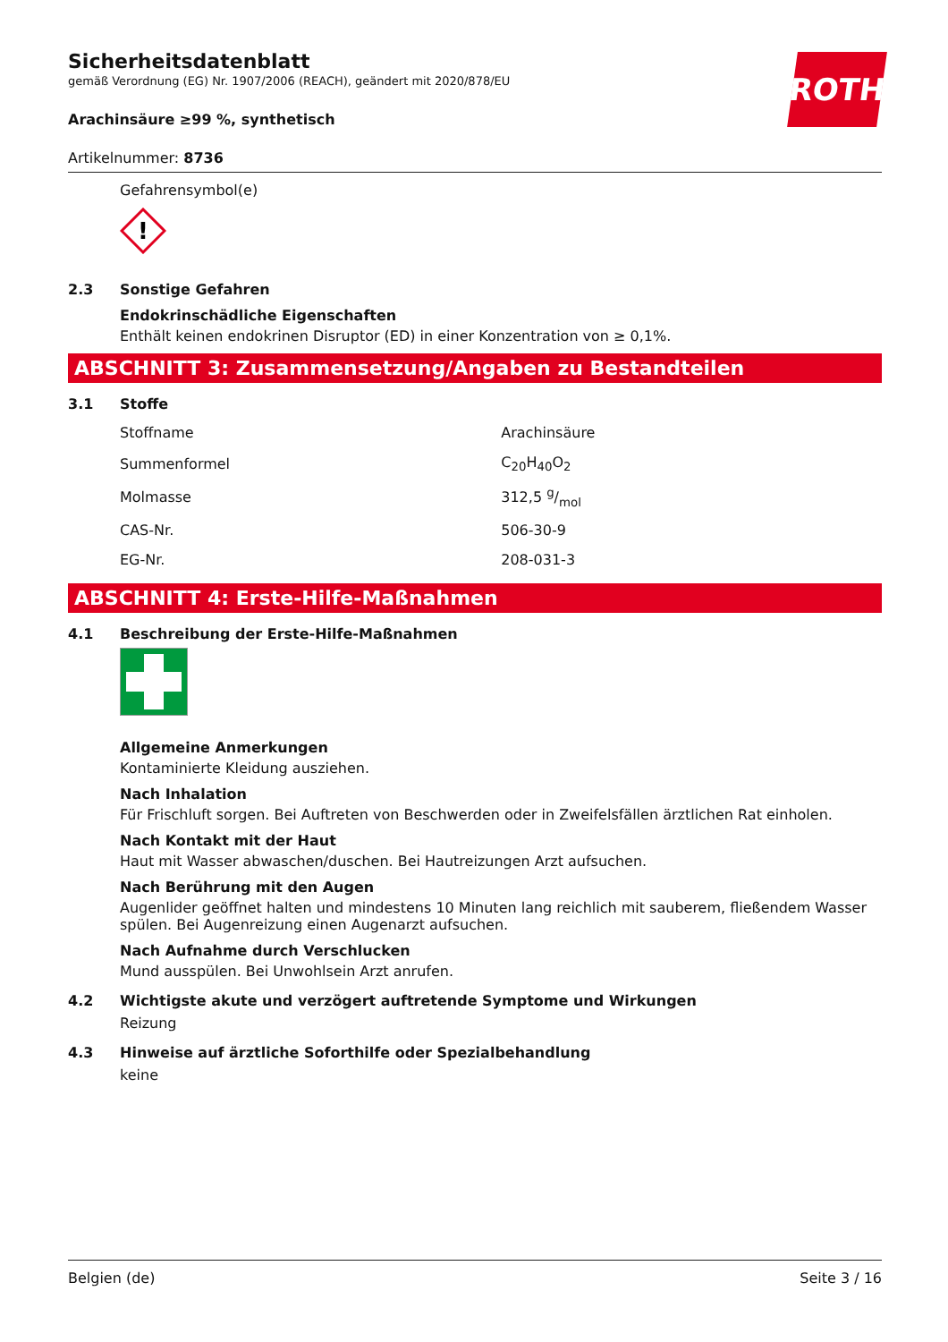ROTH
Sicherheitsdatenblatt
gemäß Verordnung (EG) Nr. 1907/2006 (REACH), geändert mit 2020/878/EU
Arachinsäure ≥99 %, synthetisch
Artikelnummer: 8736
Gefahrensymbol(e)
!
2.3 Sonstige Gefahren
Endokrinschädliche Eigenschaften
Enthält keinen endokrinen Disruptor (ED) in einer Konzentration von ≥ 0,1%.
ABSCHNITT 3: Zusammensetzung/Angaben zu Bestandteilen
3.1 Stoffe
| Stoffname | Arachinsäure |
| Summenformel | C<sub>20</sub>H<sub>40</sub>O<sub>2</sub> |
| Molmasse | 312,5 g/mol |
| CAS-Nr. | 506-30-9 |
| EG-Nr. | 208-031-3 |
ABSCHNITT 4: Erste-Hilfe-Maßnahmen
4.1 Beschreibung der Erste-Hilfe-Maßnahmen
Allgemeine Anmerkungen
Kontaminierte Kleidung ausziehen.
Nach Inhalation
Für Frischluft sorgen. Bei Auftreten von Beschwerden oder in Zweifelsfällen ärztlichen Rat einholen.
Nach Kontakt mit der Haut
Haut mit Wasser abwaschen/duschen. Bei Hautreizungen Arzt aufsuchen.
Nach Berührung mit den Augen
Augenlider geöffnet halten und mindestens 10 Minuten lang reichlich mit sauberem, fließendem Wasser spülen. Bei Augenreizung einen Augenarzt aufsuchen.
Nach Aufnahme durch Verschlucken
Mund ausspülen. Bei Unwohlsein Arzt anrufen.
4.2 Wichtigste akute und verzögert auftretende Symptome und Wirkungen
Reizung
4.3 Hinweise auf ärztliche Soforthilfe oder Spezialbehandlung
keine
Belgien (de) Seite 3 / 16